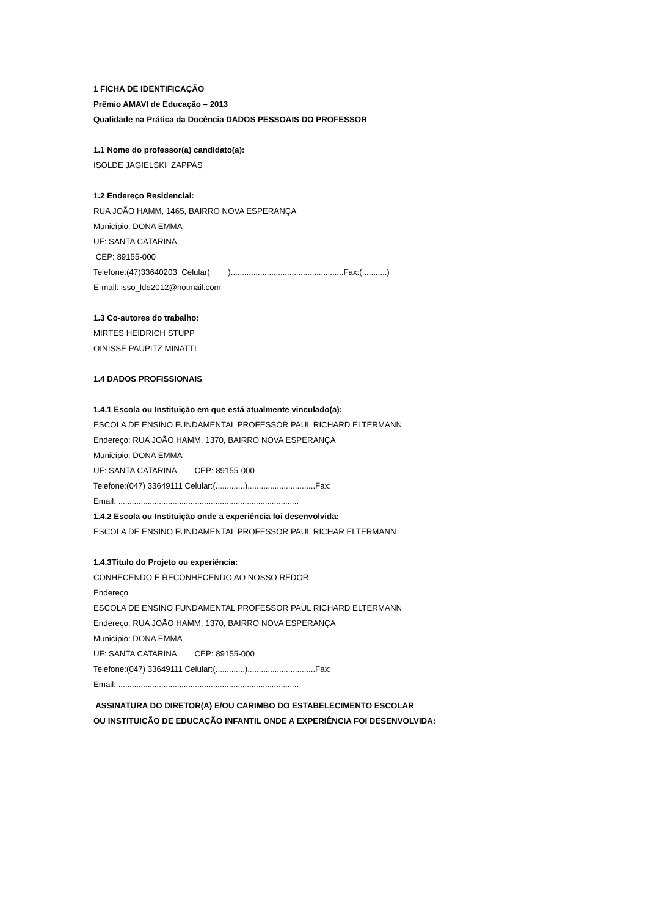1 FICHA DE IDENTIFICAÇÃO
Prêmio AMAVI de Educação – 2013
Qualidade na Prática da Docência DADOS PESSOAIS DO PROFESSOR
1.1 Nome do professor(a) candidato(a):
ISOLDE JAGIELSKI ZAPPAS
1.2 Endereço Residencial:
RUA JOÃO HAMM, 1465, BAIRRO NOVA ESPERANÇA
Município: DONA EMMA
UF: SANTA CATARINA
CEP: 89155-000
Telefone:(47)33640203 Celular( )..................................................Fax:(...........)
E-mail: isso_lde2012@hotmail.com
1.3 Co-autores do trabalho:
MIRTES HEIDRICH STUPP
OINISSE PAUPITZ MINATTI
1.4 DADOS PROFISSIONAIS
1.4.1 Escola ou Instituição em que está atualmente vinculado(a):
ESCOLA DE ENSINO FUNDAMENTAL PROFESSOR PAUL RICHARD ELTERMANN
Endereço: RUA JOÃO HAMM, 1370, BAIRRO NOVA ESPERANÇA
Município: DONA EMMA
UF: SANTA CATARINA CEP: 89155-000
Telefone:(047) 33649111 Celular:(.............)..............................Fax:
Email: ................................................................................
1.4.2 Escola ou Instituição onde a experiência foi desenvolvida:
ESCOLA DE ENSINO FUNDAMENTAL PROFESSOR PAUL RICHAR ELTERMANN
1.4.3Título do Projeto ou experiência:
CONHECENDO E RECONHECENDO AO NOSSO REDOR.
Endereço
ESCOLA DE ENSINO FUNDAMENTAL PROFESSOR PAUL RICHARD ELTERMANN
Endereço: RUA JOÃO HAMM, 1370, BAIRRO NOVA ESPERANÇA
Município: DONA EMMA
UF: SANTA CATARINA CEP: 89155-000
Telefone:(047) 33649111 Celular:(.............)..............................Fax:
Email: ................................................................................
ASSINATURA DO DIRETOR(A) E/OU CARIMBO DO ESTABELECIMENTO ESCOLAR
OU INSTITUIÇÃO DE EDUCAÇÃO INFANTIL ONDE A EXPERIÊNCIA FOI DESENVOLVIDA: